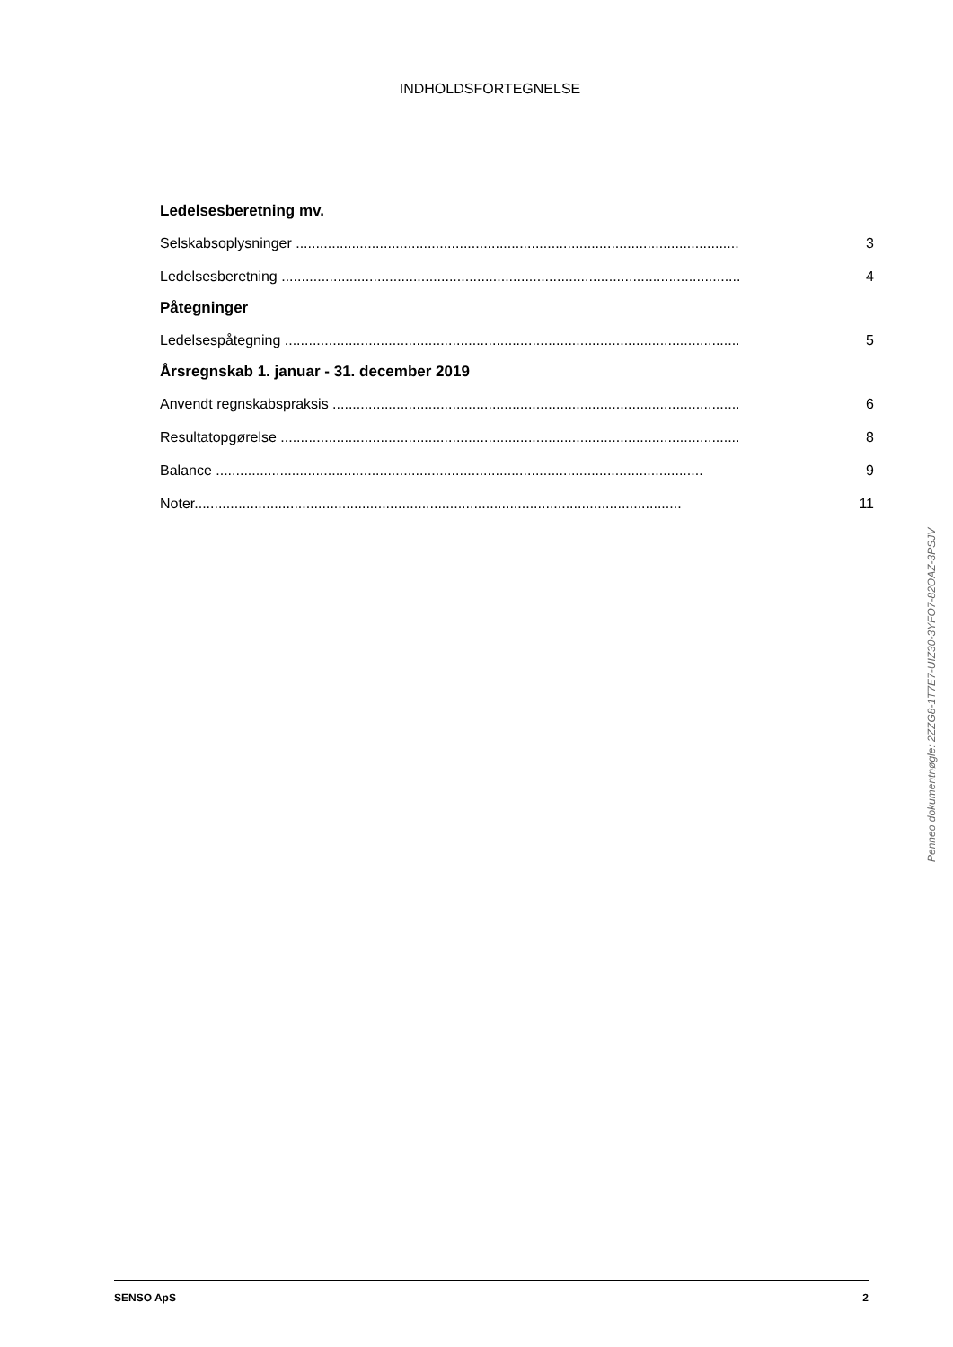INDHOLDSFORTEGNELSE
Ledelsesberetning mv.
Selskabsoplysninger .......................................................................................................................... 3
Ledelsesberetning .......................................................................................................................... 4
Påtegninger
Ledelsespåtegning .......................................................................................................................... 5
Årsregnskab 1. januar - 31. december 2019
Anvendt regnskabspraksis .......................................................................................................................... 6
Resultatopgørelse .......................................................................................................................... 8
Balance .......................................................................................................................... 9
Noter.......................................................................................................................... 11
Penneo dokumentnøgle: 2ZZG8-1T7E7-UIZ30-3YFO7-82OAZ-3PSJV
SENSO ApS 2